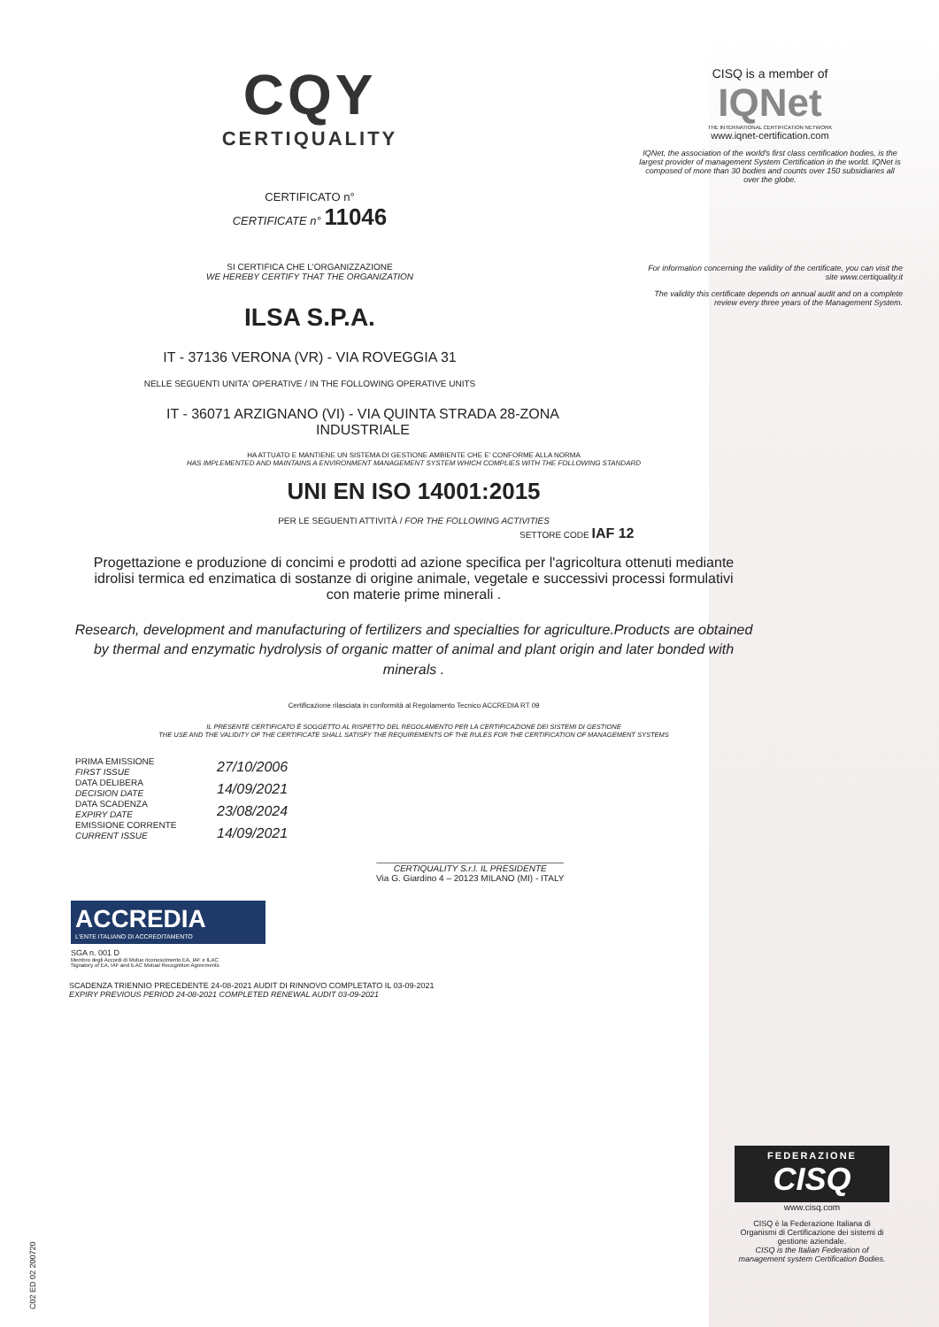CQY
CERTIQUALITY
CERTIFICATO n°
CERTIFICATE n° 11046
SI CERTIFICA CHE L'ORGANIZZAZIONE
WE HEREBY CERTIFY THAT THE ORGANIZATION
ILSA S.P.A.
IT - 37136 VERONA (VR) - VIA ROVEGGIA 31
NELLE SEGUENTI UNITA' OPERATIVE / IN THE FOLLOWING OPERATIVE UNITS
CISQ is a member of
IQNet
THE INTERNATIONAL CERTIFICATION NETWORK
www.iqnet-certification.com
IQNet, the association of the world's first class certification bodies, is the largest provider of management System Certification in the world. IQNet is composed of more than 30 bodies and counts over 150 subsidiaries all over the globe.
For information concerning the validity of the certificate, you can visit the site www.certiquality.it
The validity this certificate depends on annual audit and on a complete review every three years of the Management System.
IT - 36071 ARZIGNANO (VI) - VIA QUINTA STRADA 28-ZONA
INDUSTRIALE
HA ATTUATO E MANTIENE UN SISTEMA DI GESTIONE AMBIENTE CHE E' CONFORME ALLA NORMA
HAS IMPLEMENTED AND MAINTAINS A ENVIRONMENT MANAGEMENT SYSTEM WHICH COMPLIES WITH THE FOLLOWING STANDARD
UNI EN ISO 14001:2015
PER LE SEGUENTI ATTIVITÀ / FOR THE FOLLOWING ACTIVITIES
SETTORE CODE IAF 12
Progettazione e produzione di concimi e prodotti ad azione specifica per l'agricoltura ottenuti mediante idrolisi termica ed enzimatica di sostanze di origine animale, vegetale e successivi processi formulativi con materie prime minerali .
Research, development and manufacturing of fertilizers and specialties for agriculture.Products are obtained by thermal and enzymatic hydrolysis of organic matter of animal and plant origin and later bonded with minerals .
Certificazione rilasciata in conformità al Regolamento Tecnico ACCREDIA RT 09
IL PRESENTE CERTIFICATO È SOGGETTO AL RISPETTO DEL REGOLAMENTO PER LA CERTIFICAZIONE DEI SISTEMI DI GESTIONE
THE USE AND THE VALIDITY OF THE CERTIFICATE SHALL SATISFY THE REQUIREMENTS OF THE RULES FOR THE CERTIFICATION OF MANAGEMENT SYSTEMS
PRIMA EMISSIONE
FIRST ISSUE
DATA DELIBERA
DECISION DATE
DATA SCADENZA
EXPIRY DATE
EMISSIONE CORRENTE
CURRENT ISSUE
27/10/2006
14/09/2021
23/08/2024
14/09/2021
______________________________________
CERTIQUALITY S.r.l. IL PRESIDENTE
Via G. Giardino 4 – 20123 MILANO (MI) - ITALY
ACCREDIA
L'ENTE ITALIANO DI ACCREDITAMENTO
SGA n. 001 D
Membro degli Accordi di Mutuo riconoscimento EA, IAF e ILAC
Signatory of EA, IAF and ILAC Mutual Recognition Agreements
SCADENZA TRIENNIO PRECEDENTE 24-08-2021 AUDIT DI RINNOVO COMPLETATO IL 03-09-2021
EXPIRY PREVIOUS PERIOD 24-08-2021 COMPLETED RENEWAL AUDIT 03-09-2021
FEDERAZIONE
CISQ
www.cisq.com
CISQ è la Federazione Italiana di Organismi di Certificazione dei sistemi di gestione aziendale.
CISQ is the Italian Federation of management system Certification Bodies.
C02 ED 02 200720